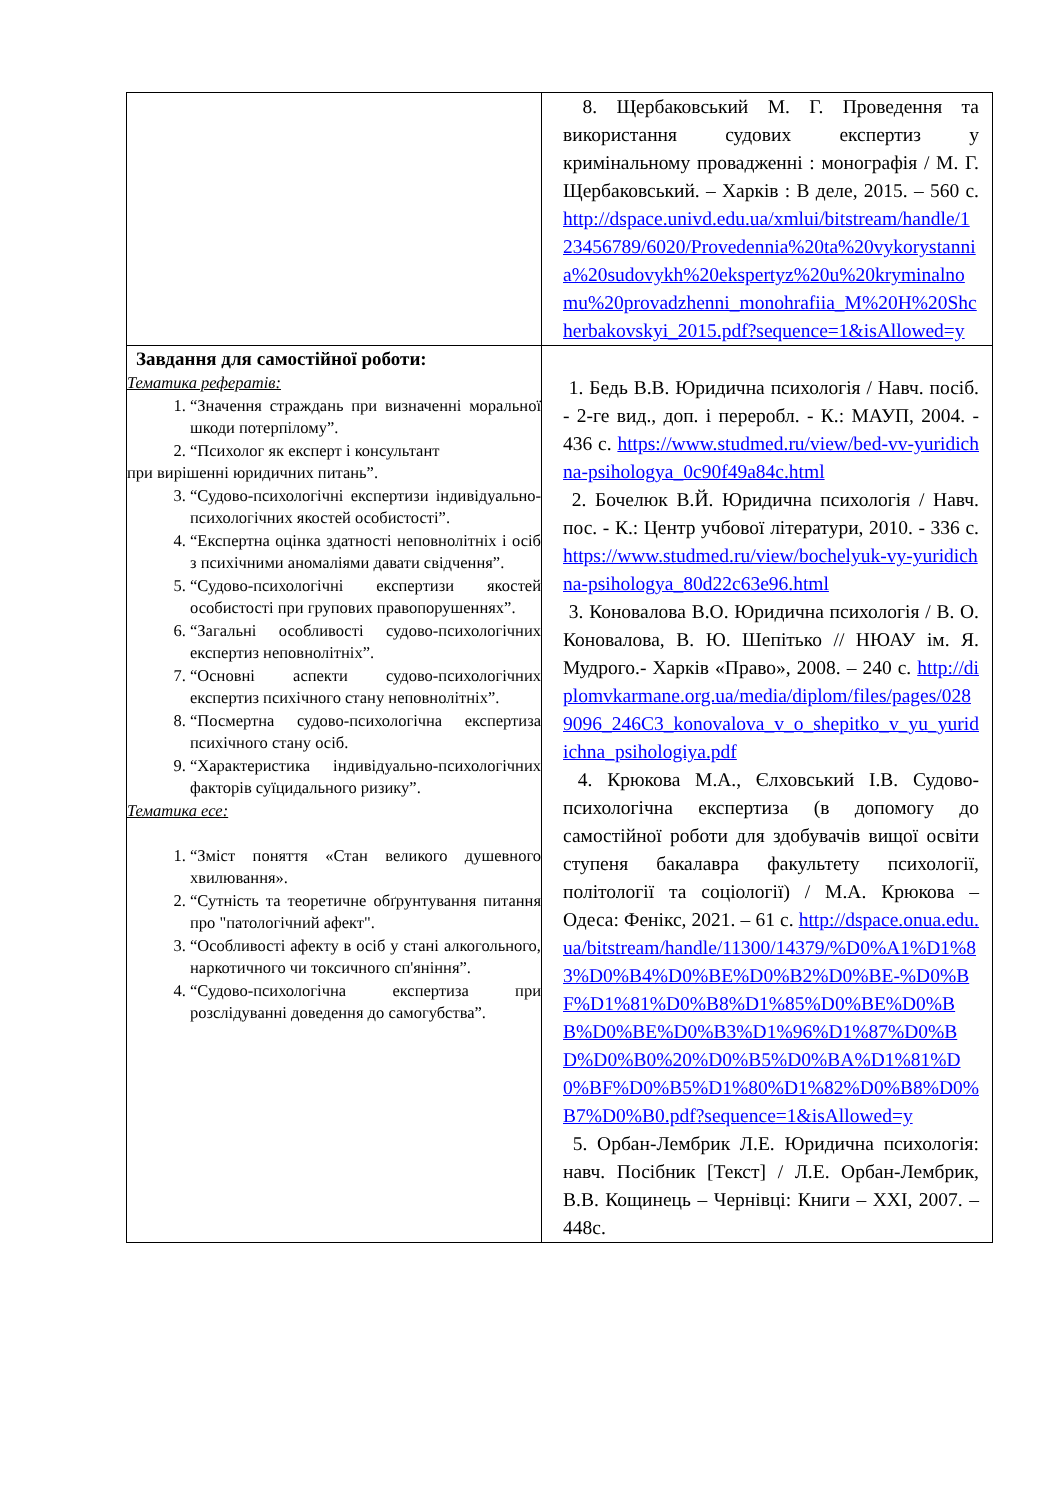| | 8. Щербаковський М. Г. Проведення та використання судових експертиз у кримінальному провадженні : монографія / М. Г. Щербаковський. – Харків : В деле, 2015. – 560 с. http://dspace.univd.edu.ua/xmlui/bitstream/handle/123456789/6020/Provedennia%20ta%20vykorystannia%20sudovykh%20ekspertyz%20u%20kryminalnomu%20provadzhenni_monohrafiia_M%20H%20Shcherbakovskyi_2015.pdf?sequence=1&isAllowed=y |
| Завдання для самостійної роботи: Тематика рефератів: 1. “Значення страждань при визначенні моральної шкоди потерпілому”. 2. “Психолог як експерт і консультант при вирішенні юридичних питань”. 3. “Судово-психологічні експертизи індивідуально-психологічних якостей особистості”. 4. “Експертна оцінка здатності неповнолітніх і осіб з психічними аномаліями давати свідчення”. 5. “Судово-психологічні експертизи якостей особистості при групових правопорушеннях”. 6. “Загальні особливості судово-психологічних експертиз неповнолітніх”. 7. “Основні аспекти судово-психологічних експертиз психічного стану неповнолітніх”. 8. “Посмертна судово-психологічна експертиза психічного стану осіб. 9. “Характеристика індивідуально-психологічних факторів суїцидального ризику”. Тематика есе: 1. “Зміст поняття «Стан великого душевного хвилювання». 2. “Сутність та теоретичне обґрунтування питання про "патологічний афект". 3. “Особливості афекту в осіб у стані алкогольного, наркотичного чи токсичного сп'яніння”. 4. “Судово-психологічна експертиза при розслідуванні доведення до самогубства”. | 1. Бедь В.В. Юридична психологія / Навч. посіб. - 2-ге вид., доп. і переробл. - К.: МАУП, 2004. - 436 с. https://www.studmed.ru/view/bed-vv-yuridichna-psihologya_0c90f49a84c.html 2. Бочелюк В.Й. Юридична психологія / Навч. пос. - К.: Центр учбової літератури, 2010. - 336 с. https://www.studmed.ru/view/bochelyuk-vy-yuridichna-psihologya_80d22c63e96.html 3. Коновалова В.О. Юридична психологія / В. О. Коновалова, В. Ю. Шепітько // НЮАУ ім. Я. Мудрого.- Харків «Право», 2008. – 240 с. http://diplomvkarmane.org.ua/media/diplom/files/pages/0289096_246C3_konovalova_v_o_shepitko_v_yu_yuridichna_psihologiya.pdf 4. Крюкова М.А., Єлховський І.В. Судово-психологічна експертиза (в допомогу до самостійної роботи для здобувачів вищої освіти ступеня бакалавра факультету психології, політології та соціології) / М.А. Крюкова – Одеса: Фенікс, 2021. – 61 с. http://dspace.onua.edu.ua/bitstream/handle/11300/14379/%D0%A1%D1%83%D0%B4%D0%BE%D0%B2%D0%BE-%D0%BF%D1%81%D0%B8%D1%85%D0%BE%D0%BB%D0%BE%D0%B3%D1%96%D1%87%D0%BD%D0%B0%20%D0%B5%D0%BA%D1%81%D0%BF%D0%B5%D1%80%D1%82%D0%B8%D0%B7%D0%B0.pdf?sequence=1&isAllowed=y 5. Орбан-Лембрик Л.Е. Юридична психологія: навч. Посібник [Текст] / Л.Е. Орбан-Лембрик, В.В. Кощинець – Чернівці: Книги – XXI, 2007. – 448с. |